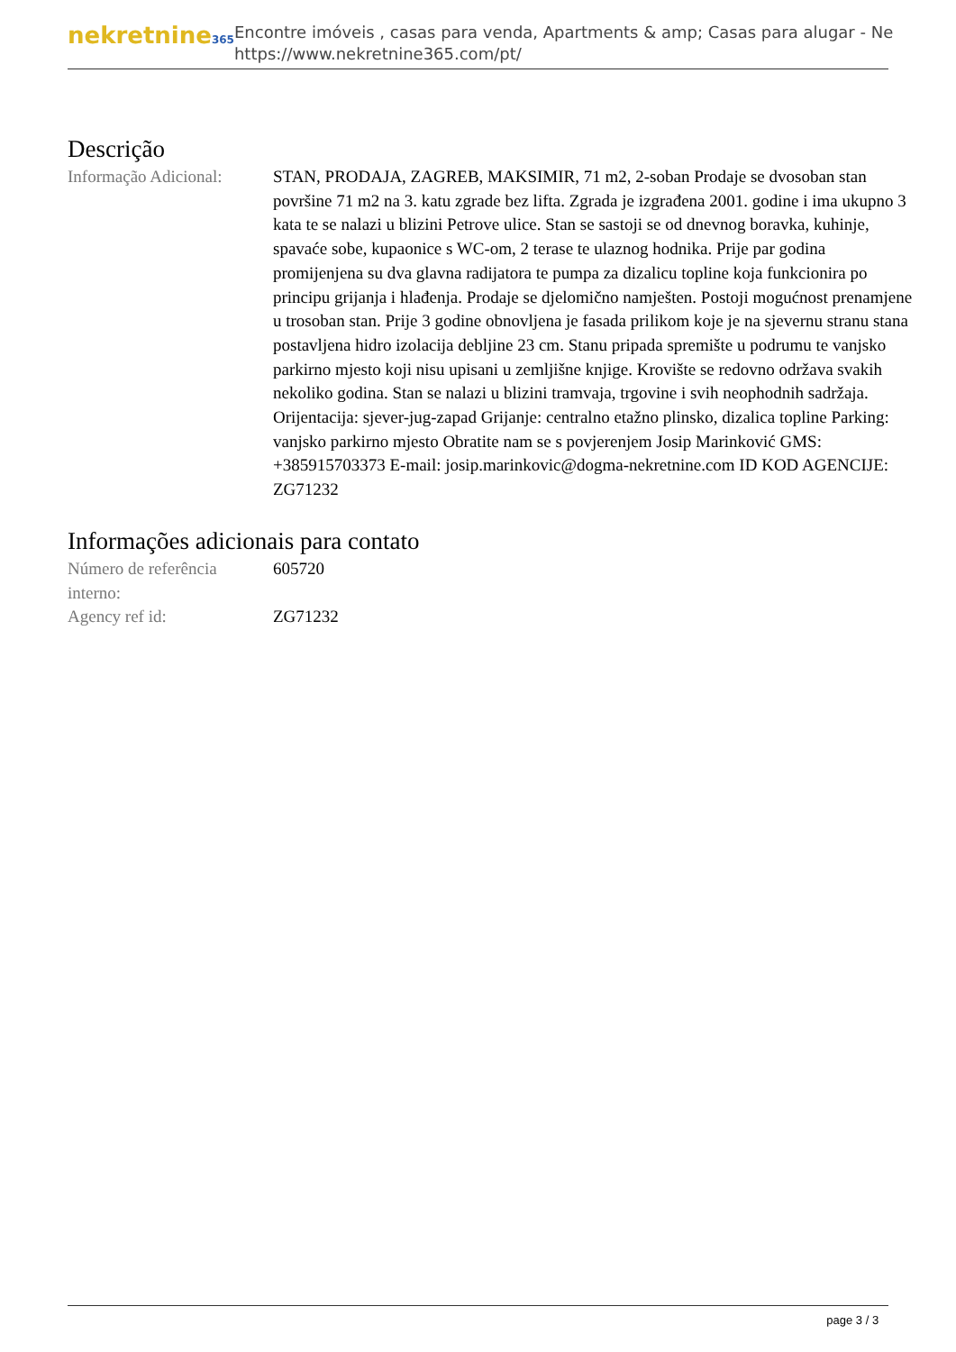nekretnine365
Encontre imóveis , casas para venda, Apartments & amp; Casas para alugar - Ne
https://www.nekretnine365.com/pt/
Descrição
| Informação Adicional: | STAN, PRODAJA, ZAGREB, MAKSIMIR, 71 m2, 2-soban Prodaje se dvosoban stan površine 71 m2 na 3. katu zgrade bez lifta. Zgrada je izgrađena 2001. godine i ima ukupno 3 kata te se nalazi u blizini Petrove ulice. Stan se sastoji se od dnevnog boravka, kuhinje, spavaće sobe, kupaonice s WC-om, 2 terase te ulaznog hodnika. Prije par godina promijenjena su dva glavna radijatora te pumpa za dizalicu topline koja funkcionira po principu grijanja i hlađenja. Prodaje se djelomično namješten. Postoji mogućnost prenamjene u trosoban stan. Prije 3 godine obnovljena je fasada prilikom koje je na sjevernu stranu stana postavljena hidro izolacija debljine 23 cm. Stanu pripada spremište u podrumu te vanjsko parkirno mjesto koji nisu upisani u zemljišne knjige. Krovište se redovno održava svakih nekoliko godina. Stan se nalazi u blizini tramvaja, trgovine i svih neophodnih sadržaja. Orijentacija: sjever-jug-zapad Grijanje: centralno etažno plinsko, dizalica topline Parking: vanjsko parkirno mjesto Obratite nam se s povjerenjem Josip Marinković GMS: +385915703373 E-mail: josip.marinkovic@dogma-nekretnine.com ID KOD AGENCIJE: ZG71232 |
Informações adicionais para contato
| Número de referência interno: | 605720 |
| Agency ref id: | ZG71232 |
page 3 / 3